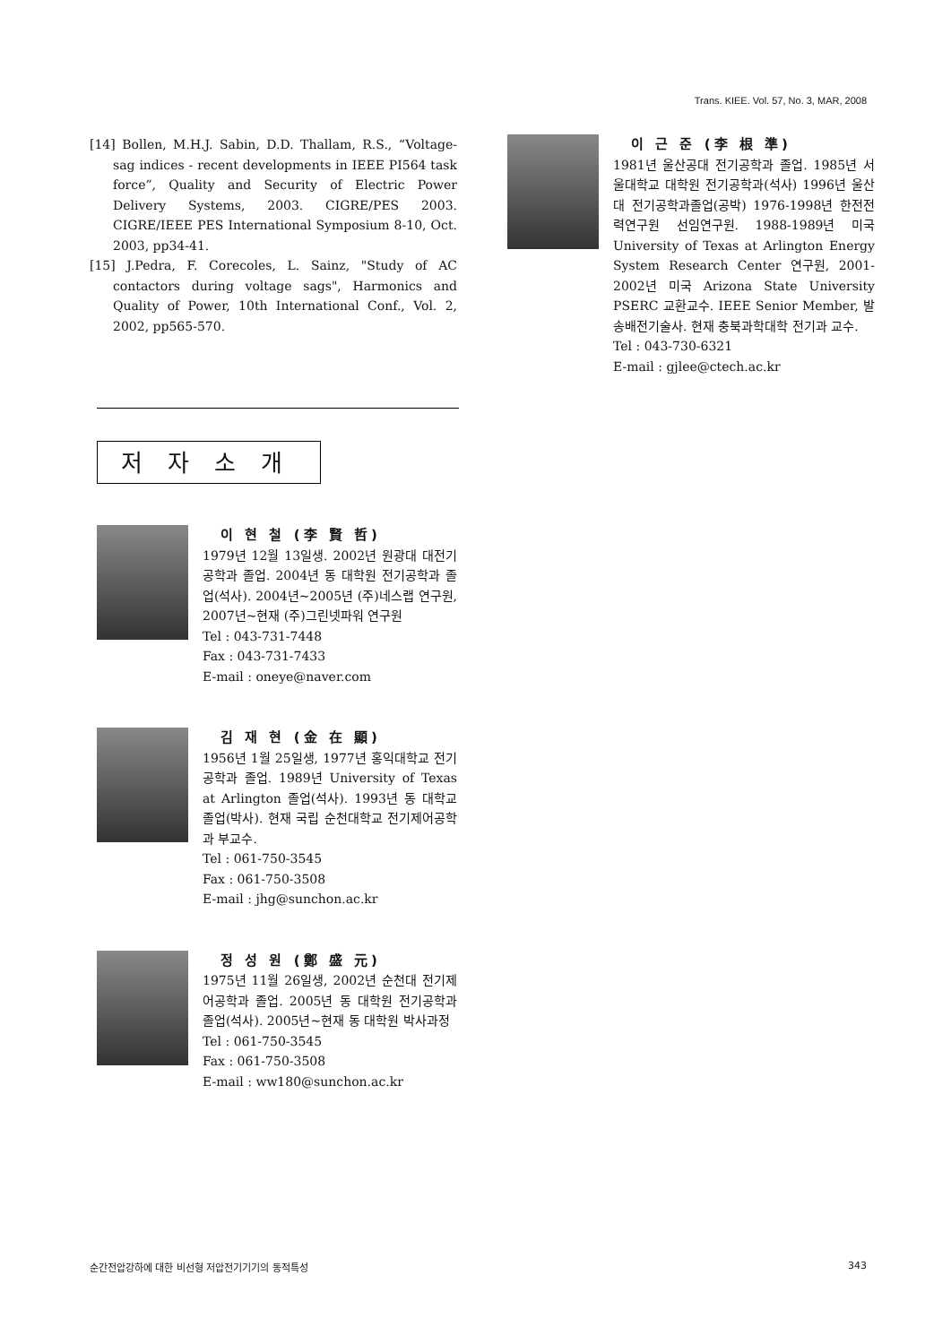Trans. KIEE. Vol. 57, No. 3, MAR, 2008
[14] Bollen, M.H.J. Sabin, D.D. Thallam, R.S., “Voltage-sag indices - recent developments in IEEE PI564 task force”, Quality and Security of Electric Power Delivery Systems, 2003. CIGRE/PES 2003. CIGRE/IEEE PES International Symposium 8-10, Oct. 2003, pp34-41.
[15] J.Pedra, F. Corecoles, L. Sainz, "Study of AC contactors during voltage sags", Harmonics and Quality of Power, 10th International Conf., Vol. 2, 2002, pp565-570.
저자소개
이 현 철 (李 賢 哲)
1979년 12월 13일생. 2002년 원광대 대전기공학과 졸업. 2004년 동 대학원 전기공학과 졸업(석사). 2004년~2005년 (주)네스랩 연구원, 2007년~현재 (주)그린넷파워 연구원
Tel : 043-731-7448
Fax : 043-731-7433
E-mail : oneye@naver.com
김 재 현 (金 在 顯)
1956년 1월 25일생, 1977년 홍익대학교 전기공학과 졸업. 1989년 University of Texas at Arlington 졸업(석사). 1993년 동 대학교 졸업(박사). 현재 국립 순천대학교 전기제어공학과 부교수.
Tel : 061-750-3545
Fax : 061-750-3508
E-mail : jhg@sunchon.ac.kr
정 성 원 (鄭 盛 元)
1975년 11월 26일생, 2002년 순천대 전기제어공학과 졸업. 2005년 동 대학원 전기공학과 졸업(석사). 2005년~현재 동 대학원 박사과정
Tel : 061-750-3545
Fax : 061-750-3508
E-mail : ww180@sunchon.ac.kr
이 근 준 (李 根 準)
1981년 울산공대 전기공학과 졸업. 1985년 서울대학교 대학원 전기공학과(석사) 1996년 울산대 전기공학과졸업(공박) 1976-1998년 한전전력연구원 선임연구원. 1988-1989년 미국 University of Texas at Arlington Energy System Research Center 연구원, 2001-2002년 미국 Arizona State University PSERC 교환교수. IEEE Senior Member, 발송배전기술사. 현재 충북과학대학 전기과 교수.
Tel : 043-730-6321
E-mail : gjlee@ctech.ac.kr
순간전압강하에 대한 비선형 저압전기기기의 동적특성 343